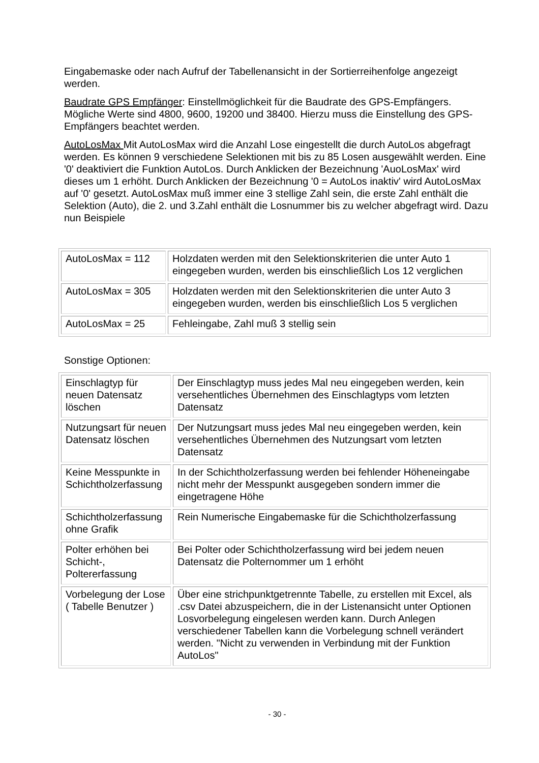Eingabemaske oder nach Aufruf der Tabellenansicht in der Sortierreihenfolge angezeigt werden.
Baudrate GPS Empfänger: Einstellmöglichkeit für die Baudrate des GPS-Empfängers. Mögliche Werte sind 4800, 9600, 19200 und 38400. Hierzu muss die Einstellung des GPS-Empfängers beachtet werden.
AutoLosMax Mit AutoLosMax wird die Anzahl Lose eingestellt die durch AutoLos abgefragt werden. Es können 9 verschiedene Selektionen mit bis zu 85 Losen ausgewählt werden. Eine '0' deaktiviert die Funktion AutoLos. Durch Anklicken der Bezeichnung 'AuoLosMax' wird dieses um 1 erhöht. Durch Anklicken der Bezeichnung '0 = AutoLos inaktiv' wird AutoLosMax auf '0' gesetzt. AutoLosMax muß immer eine 3 stellige Zahl sein, die erste Zahl enthält die Selektion (Auto), die 2. und 3.Zahl enthält die Losnummer bis zu welcher abgefragt wird. Dazu nun Beispiele
| AutoLosMax = 112 | Holzdaten werden mit den Selektionskriterien die unter Auto 1 eingegeben wurden, werden bis einschließlich Los 12 verglichen |
| AutoLosMax = 305 | Holzdaten werden mit den Selektionskriterien die unter Auto 3 eingegeben wurden, werden bis einschließlich Los 5 verglichen |
| AutoLosMax = 25 | Fehleingabe, Zahl muß 3 stellig sein |
Sonstige Optionen:
| Einschlagtyp für neuen Datensatz löschen | Der Einschlagtyp muss jedes Mal neu eingegeben werden, kein versehentliches Übernehmen des Einschlagtyps vom letzten Datensatz |
| Nutzungsart für neuen Datensatz löschen | Der Nutzungsart muss jedes Mal neu eingegeben werden, kein versehentliches Übernehmen des Nutzungsart vom letzten Datensatz |
| Keine Messpunkte in Schichtholzerfassung | In der Schichtholzerfassung werden bei fehlender Höheneingabe nicht mehr der Messpunkt ausgegeben sondern immer die eingetragene Höhe |
| Schichtholzerfassung ohne Grafik | Rein Numerische Eingabemaske für die Schichtholzerfassung |
| Polter erhöhen bei Schicht-, Poltererfassung | Bei Polter oder Schichtholzerfassung wird bei jedem neuen Datensatz die Polternommer um 1 erhöht |
| Vorbelegung der Lose ( Tabelle Benutzer ) | Über eine strichpunktgetrennte Tabelle, zu erstellen mit Excel, als .csv Datei abzuspeichern, die in der Listenansicht unter Optionen Losvorbelegung eingelesen werden kann. Durch Anlegen verschiedener Tabellen kann die Vorbelegung schnell verändert werden. "Nicht zu verwenden in Verbindung mit der Funktion AutoLos" |
- 30 -